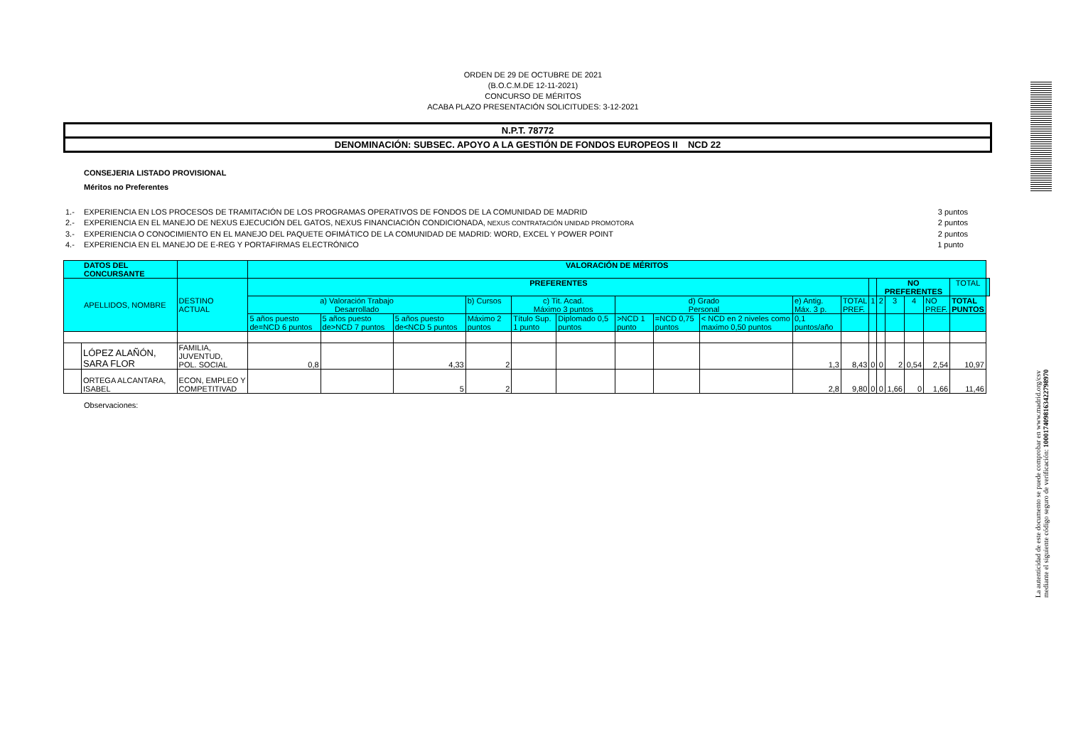ORDEN DE 29 DE OCTUBRE DE 2021
(B.O.C.M.DE 12-11-2021)
CONCURSO DE MÉRITOS
ACABA PLAZO PRESENTACIÓN SOLICITUDES: 3-12-2021
N.P.T. 78772
DENOMINACIÓN: SUBSEC. APOYO A LA GESTIÓN DE FONDOS EUROPEOS II NCD 22
CONSEJERIA LISTADO PROVISIONAL
Méritos no Preferentes
1.- EXPERIENCIA EN LOS PROCESOS DE TRAMITACIÓN DE LOS PROGRAMAS OPERATIVOS DE FONDOS DE LA COMUNIDAD DE MADRID 3 puntos
2.- EXPERIENCIA EN EL MANEJO DE NEXUS EJECUCIÓN DEL GATOS, NEXUS FINANCIACIÓN CONDICIONADA, NEXUS CONTRATACIÓN UNIDAD PROMOTORA 2 puntos
3.- EXPERIENCIA O CONOCIMIENTO EN EL MANEJO DEL PAQUETE OFIMÁTICO DE LA COMUNIDAD DE MADRID: WORD, EXCEL Y POWER POINT 2 puntos
4.- EXPERIENCIA EN EL MANEJO DE E-REG Y PORTAFIRMAS ELECTRÓNICO 1 punto
| DATOS DEL CONCURSANTE | | | VALORACIÓN DE MÉRITOS | | | | | | | | | | | | | | | | | |
| --- | --- | --- | --- | --- | --- | --- | --- | --- | --- | --- | --- | --- | --- | --- | --- | --- | --- | --- | --- | --- |
| APELLIDOS, NOMBRE | | DESTINO ACTUAL | PREFERENTES | | | | | | | | | | | | NO PREFERENTES | | | | TOTAL | |
| | | | a) Valoración Trabajo Desarrollado | | | b) Cursos | c) Tit. Acad. Máximo 3 puntos | | d) Grado Personal | | | e) Antig. Máx. 3 p. | TOTAL PREF. | 1 | 2 | 3 | 4 | NO PREF. | TOTAL PUNTOS | |
| | | | 5 años puesto de=NCD 6 puntos | 5 años puesto de>NCD 7 puntos | 5 años puesto de<NCD 5 puntos | Máximo 2 puntos | Título Sup. 1 punto | Diplomado 0,5 puntos | >NCD 1 punto | =NCD 0,75 puntos | < NCD en 2 niveles como maximo 0,50 puntos | 0,1 puntos/año | | | | | | | | |
| | LÓPEZ ALAÑÓN, SARA FLOR | FAMILIA, JUVENTUD, POL. SOCIAL | 0,8 | | 4,33 | 2 | | | | | | 1,3 | 8,43 | 0 | 0 | 2 | 0,54 | 2,54 | 10,97 | |
| | ORTEGA ALCANTARA, ISABEL | ECON, EMPLEO Y COMPETITIVAD | | | 5 | 2 | | | | | | 2,8 | 9,80 | 0 | 0 | 1,66 | 0 | 1,66 | 11,46 | |
Observaciones:
La autenticidad de este documento se puede comprobar en www.madrid.org/csv
mediante el siguiente código seguro de verificación: 1000174098163422798970